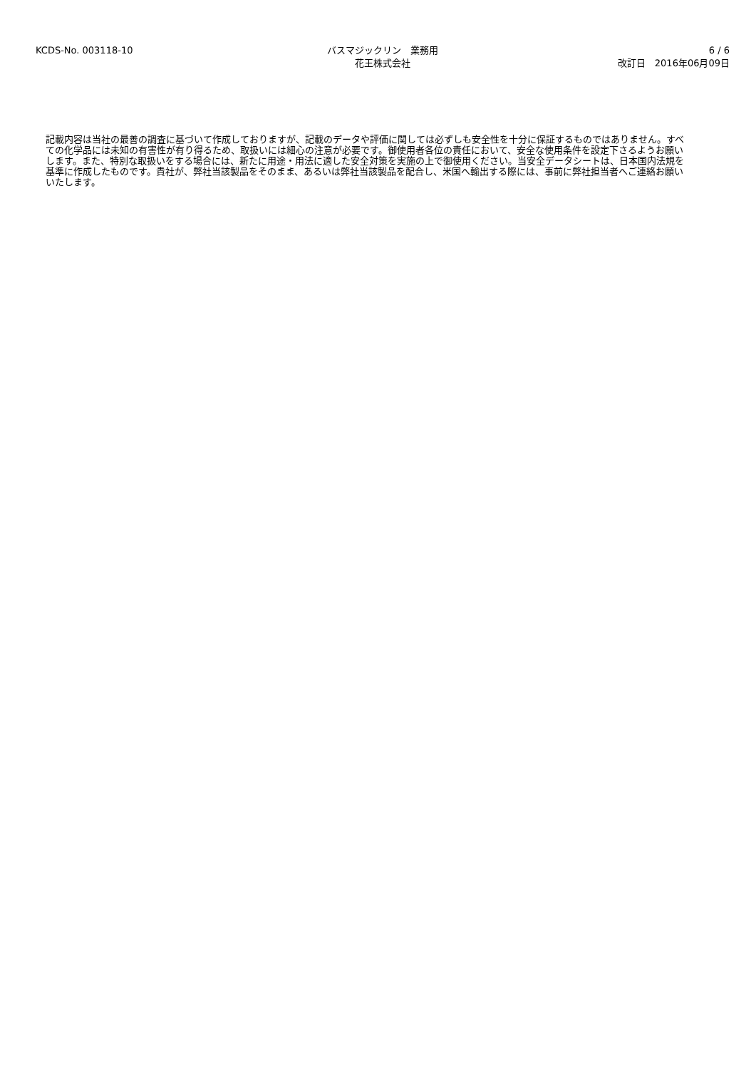KCDS-No. 003118-10 バスマジックリン　業務用
花王株式会社
6 / 6
改訂日　2016年06月09日
記載内容は当社の最善の調査に基づいて作成しておりますが、記載のデータや評価に関しては必ずしも安全性を十分に保証するものではありません。すべての化学品には未知の有害性が有り得るため、取扱いには細心の注意が必要です。御使用者各位の責任において、安全な使用条件を設定下さるようお願いします。また、特別な取扱いをする場合には、新たに用途・用法に適した安全対策を実施の上で御使用ください。当安全データシートは、日本国内法規を基準に作成したものです。貴社が、弊社当該製品をそのまま、あるいは弊社当該製品を配合し、米国へ輸出する際には、事前に弊社担当者へご連絡お願いいたします。